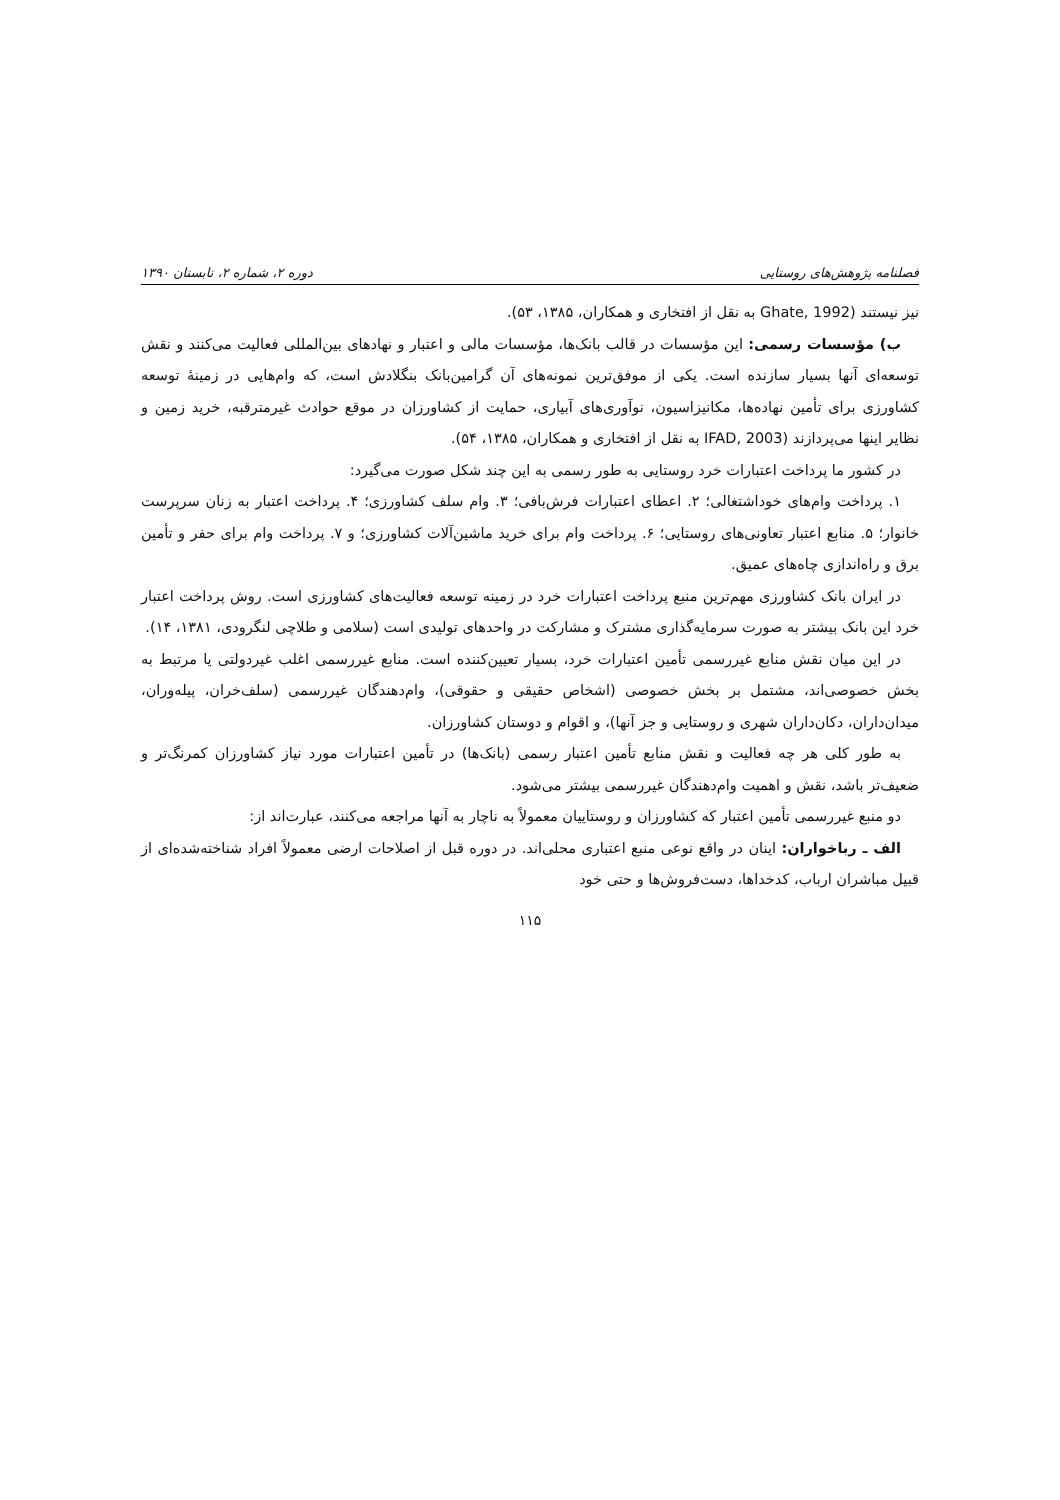فصلنامه پژوهش‌های روستایی دوره ۲، شماره ۲، تابستان ۱۳۹۰
نیز نیستند (Ghate, 1992 به نقل از افتخاری و همکاران، ۱۳۸۵، ۵۳).
ب) مؤسسات رسمی: این مؤسسات در قالب بانک‌ها، مؤسسات مالی و اعتبار و نهادهای بین‌المللی فعالیت می‌کنند و نقش توسعه‌ای آنها بسیار سازنده است. یکی از موفق‌ترین نمونه‌های آن گرامین‌بانک بنگلادش است، که وام‌هایی در زمینهٔ توسعه کشاورزی برای تأمین نهاده‌ها، مکانیزاسیون، نوآوری‌های آبیاری، حمایت از کشاورزان در موقع حوادث غیرمترقبه، خرید زمین و نظایر اینها می‌پردازند (IFAD, 2003 به نقل از افتخاری و همکاران، ۱۳۸۵، ۵۴).
در کشور ما پرداخت اعتبارات خرد روستایی به طور رسمی به این چند شکل صورت می‌گیرد:
۱. پرداخت وام‌های خوداشتغالی؛ ۲. اعطای اعتبارات فرش‌بافی؛ ۳. وام سلف کشاورزی؛ ۴. پرداخت اعتبار به زنان سرپرست خانوار؛ ۵. منابع اعتبار تعاونی‌های روستایی؛ ۶. پرداخت وام برای خرید ماشین‌آلات کشاورزی؛ و ۷. پرداخت وام برای حفر و تأمین برق و راه‌اندازی چاه‌های عمیق.
در ایران بانک کشاورزی مهم‌ترین منبع پرداخت اعتبارات خرد در زمینه توسعه فعالیت‌های کشاورزی است. روش پرداخت اعتبار خرد این بانک بیشتر به صورت سرمایه‌گذاری مشترک و مشارکت در واحدهای تولیدی است (سلامی و طلاچی لنگرودی، ۱۳۸۱، ۱۴).
در این میان نقش منابع غیررسمی تأمین اعتبارات خرد، بسیار تعیین‌کننده است. منابع غیررسمی اغلب غیردولتی یا مرتبط به بخش خصوصی‌اند، مشتمل بر بخش خصوصی (اشخاص حقیقی و حقوقی)، وام‌دهندگان غیررسمی (سلف‌خران، پیله‌وران، میدان‌داران، دکان‌داران شهری و روستایی و جز آنها)، و اقوام و دوستان کشاورزان.
به طور کلی هر چه فعالیت و نقش منابع تأمین اعتبار رسمی (بانک‌ها) در تأمین اعتبارات مورد نیاز کشاورزان کمرنگ‌تر و ضعیف‌تر باشد، نقش و اهمیت وام‌دهندگان غیررسمی بیشتر می‌شود.
دو منبع غیررسمی تأمین اعتبار که کشاورزان و روستاییان معمولاً به ناچار به آنها مراجعه می‌کنند، عبارت‌اند از:
الف ـ رباخواران: اینان در واقع نوعی منبع اعتباری محلی‌اند. در دوره قبل از اصلاحات ارضی معمولاً افراد شناخته‌شده‌ای از قبیل مباشران ارباب، کدخداها، دست‌فروش‌ها و حتی خود
۱۱۵